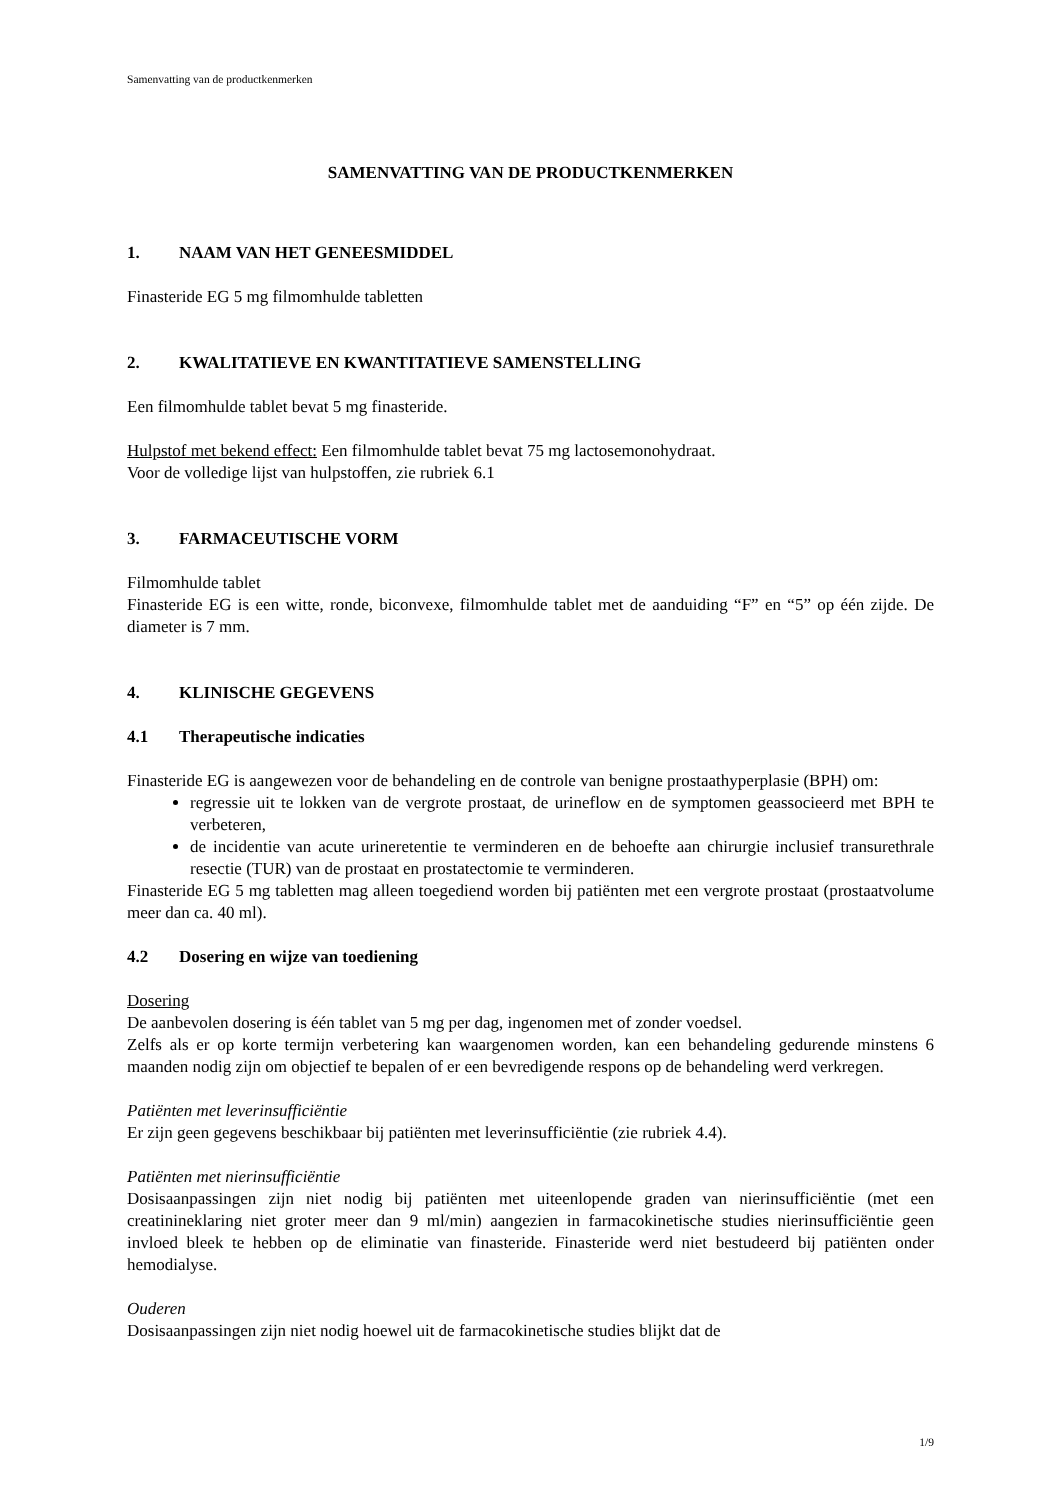Samenvatting van de productkenmerken
SAMENVATTING VAN DE PRODUCTKENMERKEN
1. NAAM VAN HET GENEESMIDDEL
Finasteride EG 5 mg filmomhulde tabletten
2. KWALITATIEVE EN KWANTITATIEVE SAMENSTELLING
Een filmomhulde tablet bevat 5 mg finasteride.
Hulpstof met bekend effect: Een filmomhulde tablet bevat 75 mg lactosemonohydraat.
Voor de volledige lijst van hulpstoffen, zie rubriek 6.1
3. FARMACEUTISCHE VORM
Filmomhulde tablet
Finasteride EG is een witte, ronde, biconvexe, filmomhulde tablet met de aanduiding “F” en “5” op één zijde. De diameter is 7 mm.
4. KLINISCHE GEGEVENS
4.1 Therapeutische indicaties
Finasteride EG is aangewezen voor de behandeling en de controle van benigne prostaathyperplasie (BPH) om:
regressie uit te lokken van de vergrote prostaat, de urineflow en de symptomen geassocieerd met BPH te verbeteren,
de incidentie van acute urineretentie te verminderen en de behoefte aan chirurgie inclusief transurethrale resectie (TUR) van de prostaat en prostatectomie te verminderen.
Finasteride EG 5 mg tabletten mag alleen toegediend worden bij patiënten met een vergrote prostaat (prostaatvolume meer dan ca. 40 ml).
4.2 Dosering en wijze van toediening
Dosering
De aanbevolen dosering is één tablet van 5 mg per dag, ingenomen met of zonder voedsel.
Zelfs als er op korte termijn verbetering kan waargenomen worden, kan een behandeling gedurende minstens 6 maanden nodig zijn om objectief te bepalen of er een bevredigende respons op de behandeling werd verkregen.
Patiënten met leverinsufficiëntie
Er zijn geen gegevens beschikbaar bij patiënten met leverinsufficiëntie (zie rubriek 4.4).
Patiënten met nierinsufficiëntie
Dosisaanpassingen zijn niet nodig bij patiënten met uiteenlopende graden van nierinsufficiëntie (met een creatinineklaring niet groter meer dan 9 ml/min) aangezien in farmacokinetische studies nierinsufficiëntie geen invloed bleek te hebben op de eliminatie van finasteride. Finasteride werd niet bestudeerd bij patiënten onder hemodialyse.
Ouderen
Dosisaanpassingen zijn niet nodig hoewel uit de farmacokinetische studies blijkt dat de
1/9